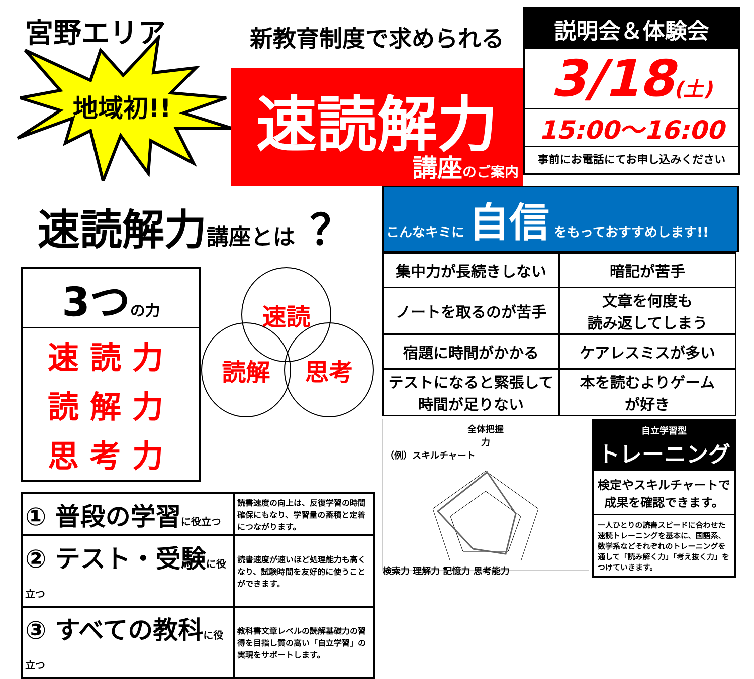宮野エリア
地域初!!
新教育制度で求められる
速読解力
講座のご案内
説明会＆体験会
3/18(土)
15:00～16:00
事前にお電話にてお申し込みください
速読解力講座とは ？
3つの力
速読力
読解力
思考力
速読
読解 思考
| ① 普段の学習 に役立つ | 読書速度の向上は、反復学習の時間確保にもなり、学習量の蓄積と定着につながります。 |
| ② テスト・受験 に役立つ | 読書速度が速いほど処理能力も高くなり、試験時間を友好的に使うことができます。 |
| ③ すべての教科 に役立つ | 教科書文章レベルの読解基礎力の習得を目指し質の高い「自立学習」の実現をサポートします。 |
こんなキミに 自信 をもっておすすめします!!
| 集中力が長続きしない | 暗記が苦手 |
| ノートを取るのが苦手 | 文章を何度も 読み返してしまう |
| 宿題に時間がかかる | ケアレスミスが多い |
| テストになると緊張して 時間が足りない | 本を読むよりゲーム が好き |
全体把握
力
（例）スキルチャート
検索力 理解力 記憶力 思考能力
自立学習型
トレーニング
検定やスキルチャートで成果を確認できます。
一人ひとりの読書スピードに合わせた速読トレーニングを基本に、国語系、数学系などそれぞれのトレーニングを通して「読み解く力」「考え抜く力」をつけていきます。